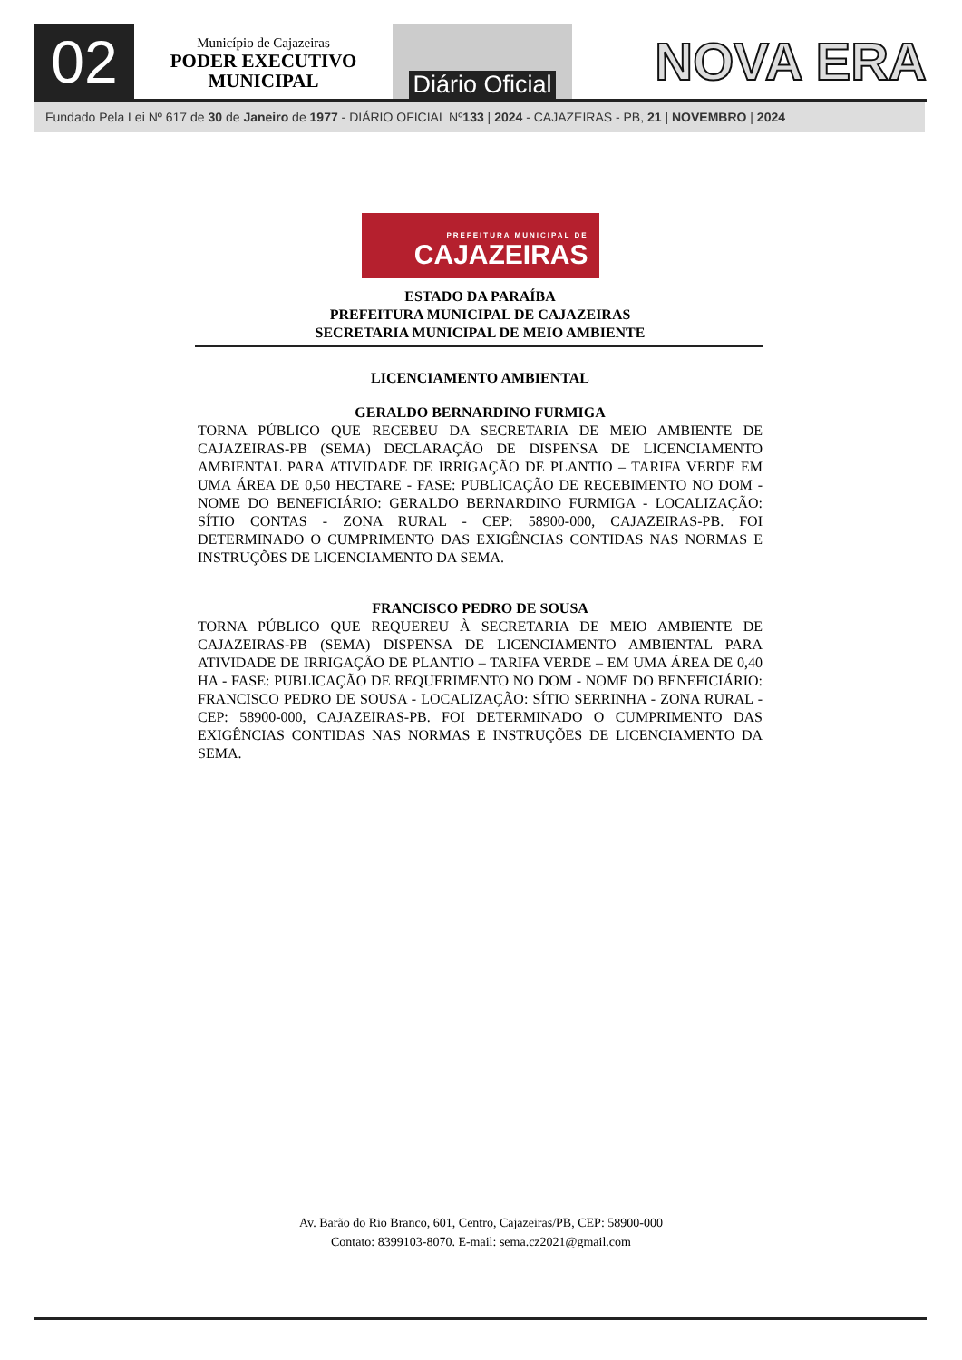02
Município de Cajazeiras
PODER EXECUTIVO
MUNICIPAL
Diário Oficial
NOVA ERA
Fundado Pela Lei Nº 617 de 30 de Janeiro de 1977 - DIÁRIO OFICIAL Nº133 | 2024 - CAJAZEIRAS - PB, 21 | NOVEMBRO | 2024
PREFEITURA MUNICIPAL DE
CAJAZEIRAS
ESTADO DA PARAÍBA
PREFEITURA MUNICIPAL DE CAJAZEIRAS
SECRETARIA MUNICIPAL DE MEIO AMBIENTE
LICENCIAMENTO AMBIENTAL
GERALDO BERNARDINO FURMIGA
TORNA PÚBLICO QUE RECEBEU DA SECRETARIA DE MEIO AMBIENTE DE CAJAZEIRAS-PB (SEMA) DECLARAÇÃO DE DISPENSA DE LICENCIAMENTO AMBIENTAL PARA ATIVIDADE DE IRRIGAÇÃO DE PLANTIO – TARIFA VERDE EM UMA ÁREA DE 0,50 HECTARE - FASE: PUBLICAÇÃO DE RECEBIMENTO NO DOM - NOME DO BENEFICIÁRIO: GERALDO BERNARDINO FURMIGA - LOCALIZAÇÃO: SÍTIO CONTAS - ZONA RURAL - CEP: 58900-000, CAJAZEIRAS-PB. FOI DETERMINADO O CUMPRIMENTO DAS EXIGÊNCIAS CONTIDAS NAS NORMAS E INSTRUÇÕES DE LICENCIAMENTO DA SEMA.
FRANCISCO PEDRO DE SOUSA
TORNA PÚBLICO QUE REQUEREU À SECRETARIA DE MEIO AMBIENTE DE CAJAZEIRAS-PB (SEMA) DISPENSA DE LICENCIAMENTO AMBIENTAL PARA ATIVIDADE DE IRRIGAÇÃO DE PLANTIO – TARIFA VERDE – EM UMA ÁREA DE 0,40 HA - FASE: PUBLICAÇÃO DE REQUERIMENTO NO DOM - NOME DO BENEFICIÁRIO: FRANCISCO PEDRO DE SOUSA - LOCALIZAÇÃO: SÍTIO SERRINHA - ZONA RURAL - CEP: 58900-000, CAJAZEIRAS-PB. FOI DETERMINADO O CUMPRIMENTO DAS EXIGÊNCIAS CONTIDAS NAS NORMAS E INSTRUÇÕES DE LICENCIAMENTO DA SEMA.
Av. Barão do Rio Branco, 601, Centro, Cajazeiras/PB, CEP: 58900-000
Contato: 8399103-8070. E-mail: sema.cz2021@gmail.com